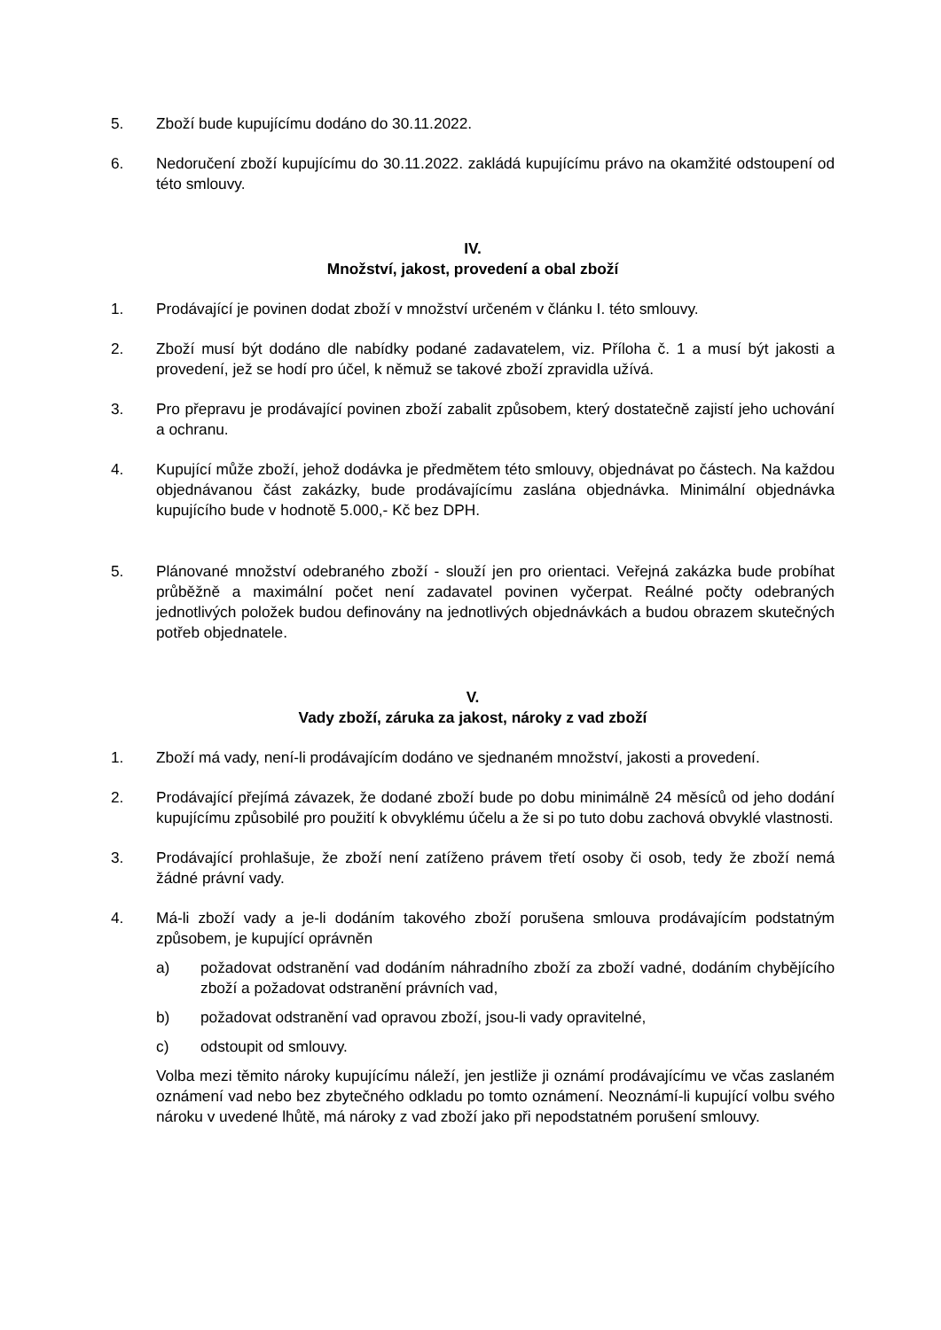5. Zboží bude kupujícímu dodáno do 30.11.2022.
6. Nedoručení zboží kupujícímu do 30.11.2022. zakládá kupujícímu právo na okamžité odstoupení od této smlouvy.
IV.
Množství, jakost, provedení a obal zboží
1. Prodávající je povinen dodat zboží v množství určeném v článku I. této smlouvy.
2. Zboží musí být dodáno dle nabídky podané zadavatelem, viz. Příloha č. 1 a musí být jakosti a provedení, jež se hodí pro účel, k němuž se takové zboží zpravidla užívá.
3. Pro přepravu je prodávající povinen zboží zabalit způsobem, který dostatečně zajistí jeho uchování a ochranu.
4. Kupující může zboží, jehož dodávka je předmětem této smlouvy, objednávat po částech. Na každou objednávanou část zakázky, bude prodávajícímu zaslána objednávka. Minimální objednávka kupujícího bude v hodnotě 5.000,- Kč bez DPH.
5. Plánované množství odebraného zboží - slouží jen pro orientaci. Veřejná zakázka bude probíhat průběžně a maximální počet není zadavatel povinen vyčerpat. Reálné počty odebraných jednotlivých položek budou definovány na jednotlivých objednávkách a budou obrazem skutečných potřeb objednatele.
V.
Vady zboží, záruka za jakost, nároky z vad zboží
1. Zboží má vady, není-li prodávajícím dodáno ve sjednaném množství, jakosti a provedení.
2. Prodávající přejímá závazek, že dodané zboží bude po dobu minimálně 24 měsíců od jeho dodání kupujícímu způsobilé pro použití k obvyklému účelu a že si po tuto dobu zachová obvyklé vlastnosti.
3. Prodávající prohlašuje, že zboží není zatíženo právem třetí osoby či osob, tedy že zboží nemá žádné právní vady.
4. Má-li zboží vady a je-li dodáním takového zboží porušena smlouva prodávajícím podstatným způsobem, je kupující oprávněn
a) požadovat odstranění vad dodáním náhradního zboží za zboží vadné, dodáním chybějícího zboží a požadovat odstranění právních vad,
b) požadovat odstranění vad opravou zboží, jsou-li vady opravitelné,
c) odstoupit od smlouvy.
Volba mezi těmito nároky kupujícímu náleží, jen jestliže ji oznámí prodávajícímu ve včas zaslaném oznámení vad nebo bez zbytečného odkladu po tomto oznámení. Neoznámí-li kupující volbu svého nároku v uvedené lhůtě, má nároky z vad zboží jako při nepodstatném porušení smlouvy.